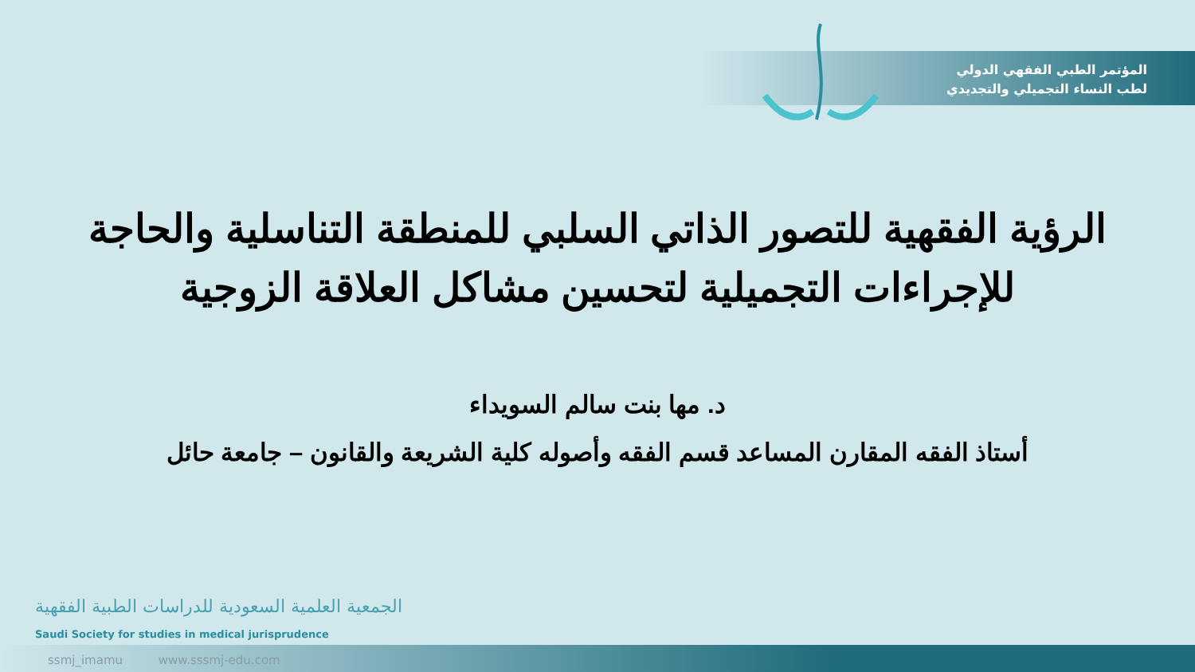المؤتمر الطبي الفقهي الدولي
لطب النساء التجميلي والتجديدي
الرؤية الفقهية للتصور الذاتي السلبي للمنطقة التناسلية والحاجة للإجراءات التجميلية لتحسين مشاكل العلاقة الزوجية
د. مها بنت سالم السويداء
أستاذ الفقه المقارن المساعد قسم الفقه وأصوله كلية الشريعة والقانون – جامعة حائل
الجمعية العلمية السعودية للدراسات الطبية الفقهية
Saudi Society for studies in medical jurisprudence
ssmj_imamu www.sssmj-edu.com